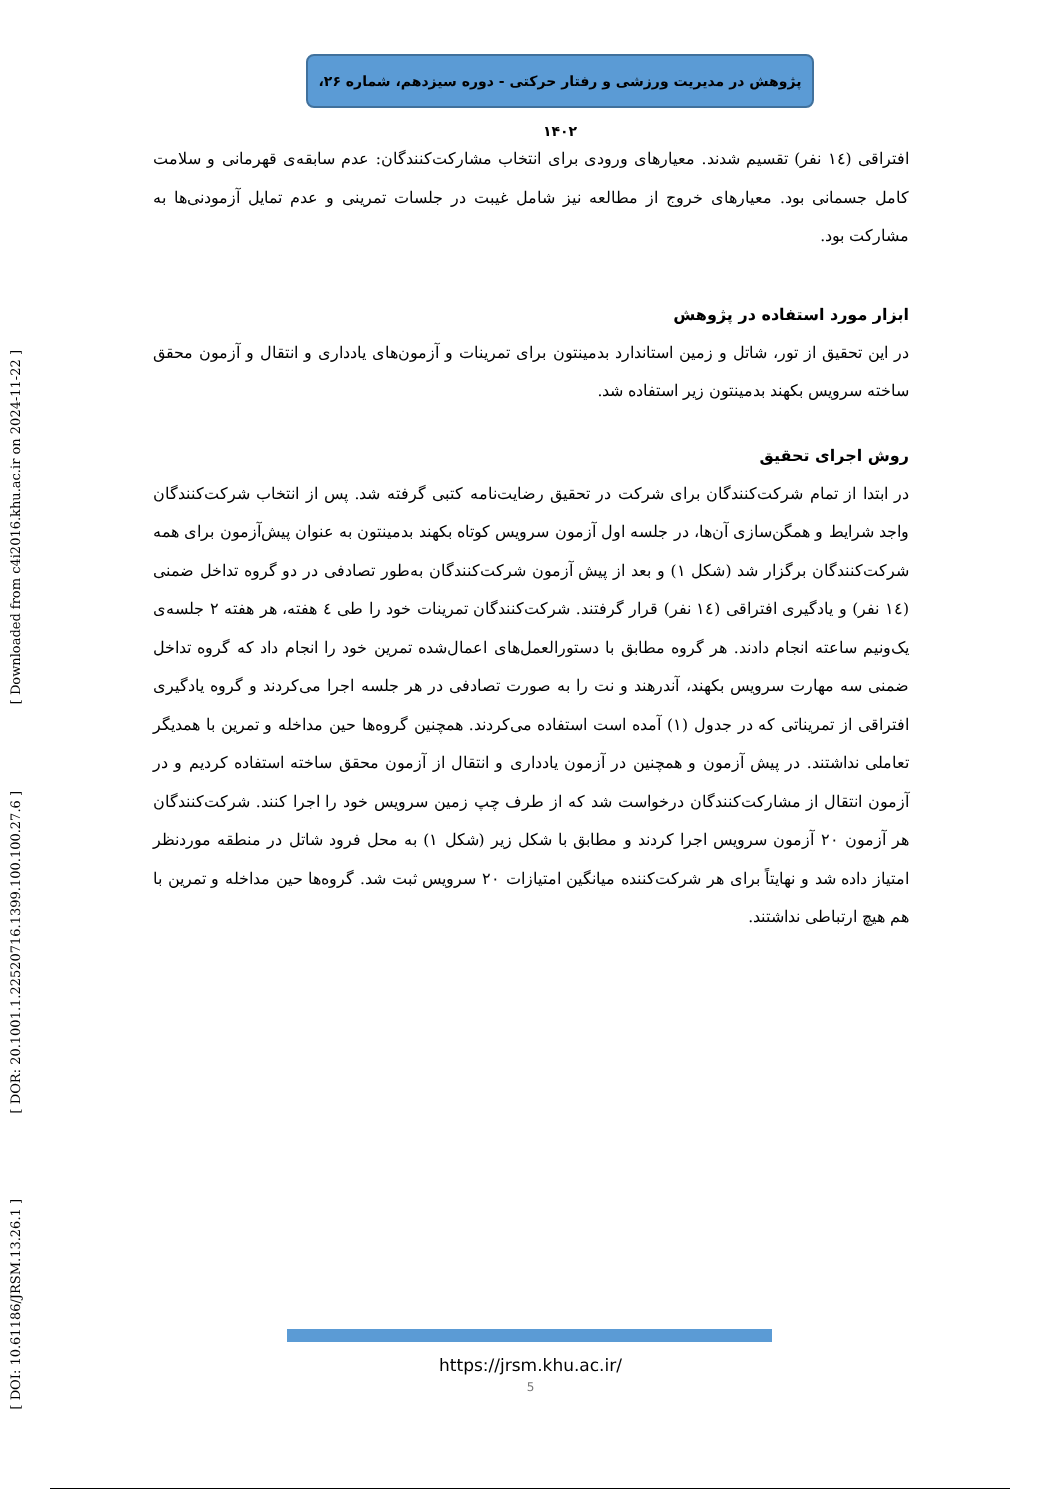پژوهش در مدیریت ورزشی و رفتار حرکتی - دوره سیزدهم، شماره ۲۶، ۱۴۰۲
[ Downloaded from c4i2016.khu.ac.ir on 2024-11-22 ]
[ DOR: 20.1001.1.22520716.1399.100.100.27.6 ]
[ DOI: 10.61186/JRSM.13.26.1 ]
افتراقی (۱٤ نفر) تقسیم شدند. معیارهای ورودی برای انتخاب مشارکت‌کنندگان: عدم سابقه‌ی قهرمانی و سلامت کامل جسمانی بود. معیارهای خروج از مطالعه نیز شامل غیبت در جلسات تمرینی و عدم تمایل آزمودنی‌ها به مشارکت بود.
ابزار مورد استفاده در پژوهش
در این تحقیق از تور، شاتل و زمین استاندارد بدمینتون برای تمرینات و آزمون‌های یادداری و انتقال و آزمون محقق ساخته سرویس بکهند بدمینتون زیر استفاده شد.
روش اجرای تحقیق
در ابتدا از تمام شرکت‌کنندگان برای شرکت در تحقیق رضایت‌نامه کتبی گرفته شد. پس از انتخاب شرکت‌کنندگان واجد شرایط و همگن‌سازی آن‌ها، در جلسه اول آزمون سرویس کوتاه بکهند بدمینتون به عنوان پیش‌آزمون برای همه شرکت‌کنندگان برگزار شد (شکل ۱) و بعد از پیش آزمون شرکت‌کنندگان به‌طور تصادفی در دو گروه تداخل ضمنی (۱٤ نفر) و یادگیری افتراقی (۱٤ نفر) قرار گرفتند. شرکت‌کنندگان تمرینات خود را طی ٤ هفته، هر هفته ۲ جلسه‌ی یک‌ونیم ساعته انجام دادند. هر گروه مطابق با دستورالعمل‌های اعمال‌شده تمرین خود را انجام داد که گروه تداخل ضمنی سه مهارت سرویس بکهند، آندرهند و نت را به صورت تصادفی در هر جلسه اجرا می‌کردند و گروه یادگیری افتراقی از تمریناتی که در جدول (۱) آمده است استفاده می‌کردند. همچنین گروه‌ها حین مداخله و تمرین با همدیگر تعاملی نداشتند. در پیش آزمون و همچنین در آزمون یادداری و انتقال از آزمون محقق ساخته استفاده کردیم و در آزمون انتقال از مشارکت‌کنندگان درخواست شد که از طرف چپ زمین سرویس خود را اجرا کنند. شرکت‌کنندگان هر آزمون ۲۰ آزمون سرویس اجرا کردند و مطابق با شکل زیر (شکل ۱) به محل فرود شاتل در منطقه موردنظر امتیاز داده شد و نهایتاً برای هر شرکت‌کننده میانگین امتیازات ۲۰ سرویس ثبت شد. گروه‌ها حین مداخله و تمرین با هم هیچ ارتباطی نداشتند.
https://jrsm.khu.ac.ir/
5